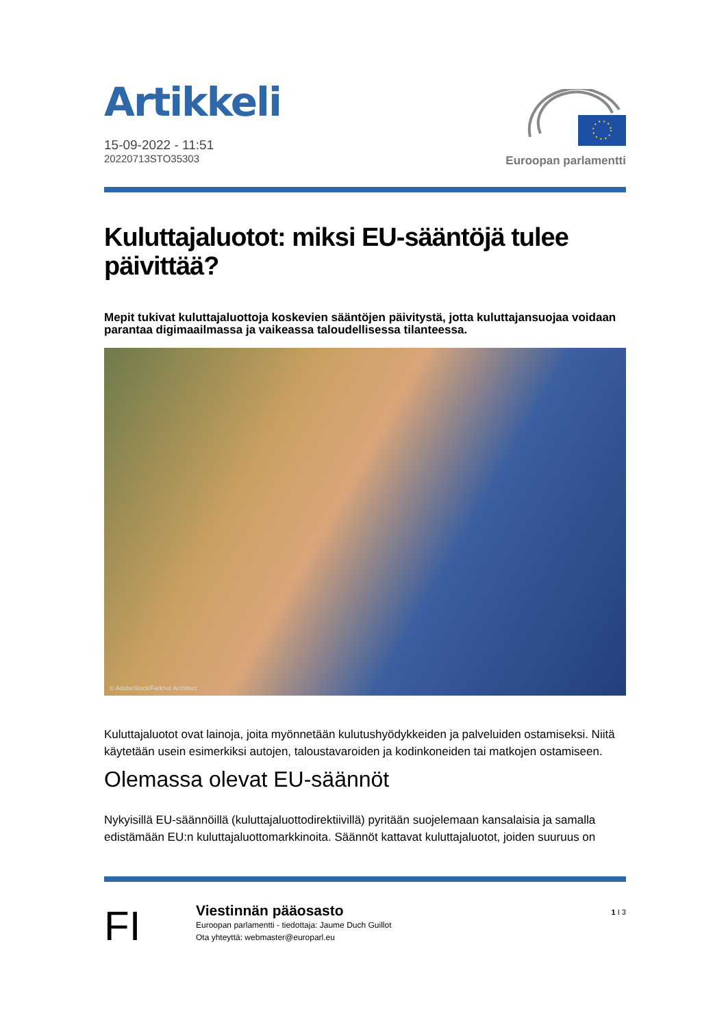Artikkeli
15-09-2022 - 11:51
20220713STO35303
Euroopan parlamentti
Kuluttajaluotot: miksi EU-sääntöjä tulee päivittää?
Mepit tukivat kuluttajaluottoja koskevien sääntöjen päivitystä, jotta kuluttajansuojaa voidaan parantaa digimaailmassa ja vaikeassa taloudellisessa tilanteessa.
© AdobeStock/Farknot Architect
Kuluttajaluotot ovat lainoja, joita myönnetään kulutushyödykkeiden ja palveluiden ostamiseksi. Niitä käytetään usein esimerkiksi autojen, taloustavaroiden ja kodinkoneiden tai matkojen ostamiseen.
Olemassa olevat EU-säännöt
Nykyisillä EU-säännöillä (kuluttajaluottodirektiivillä) pyritään suojelemaan kansalaisia ja samalla edistämään EU:n kuluttajaluottomarkkinoita. Säännöt kattavat kuluttajaluotot, joiden suuruus on
FI
Viestinnän pääosasto
Euroopan parlamentti - tiedottaja: Jaume Duch Guillot
Ota yhteyttä: webmaster@europarl.eu
1 I 3